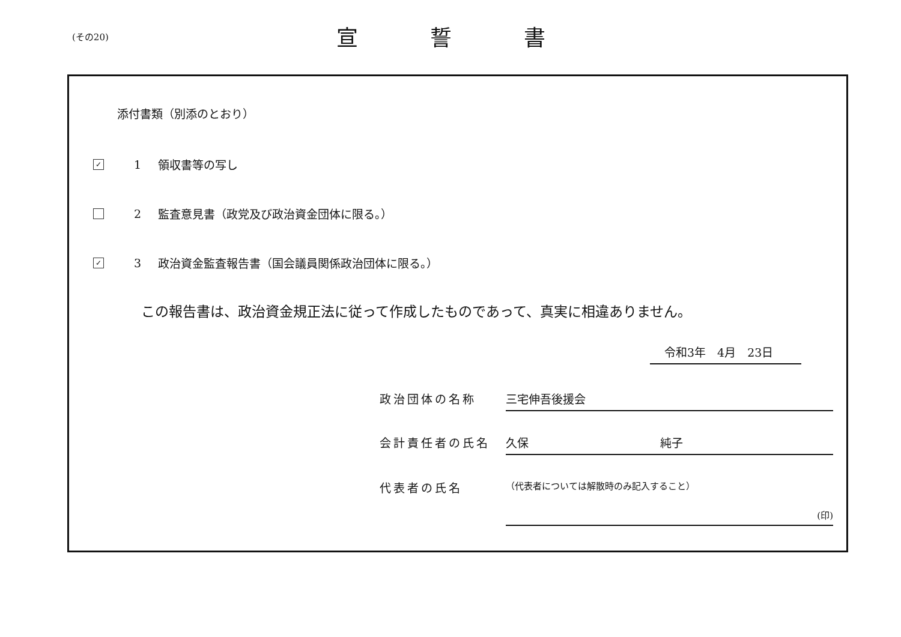(その20) 宣誓書
添付書類（別添のとおり）
✓ 1 領収書等の写し
2 監査意見書（政党及び政治資金団体に限る。）
✓ 3 政治資金監査報告書（国会議員関係政治団体に限る。）
この報告書は、政治資金規正法に従って作成したものであって、真実に相違ありません。
令和3年　4月　23日
政治団体の名称 三宅伸吾後援会
会計責任者の氏名 久保 純子
代表者の氏名 （代表者については解散時のみ記入すること）
(印)